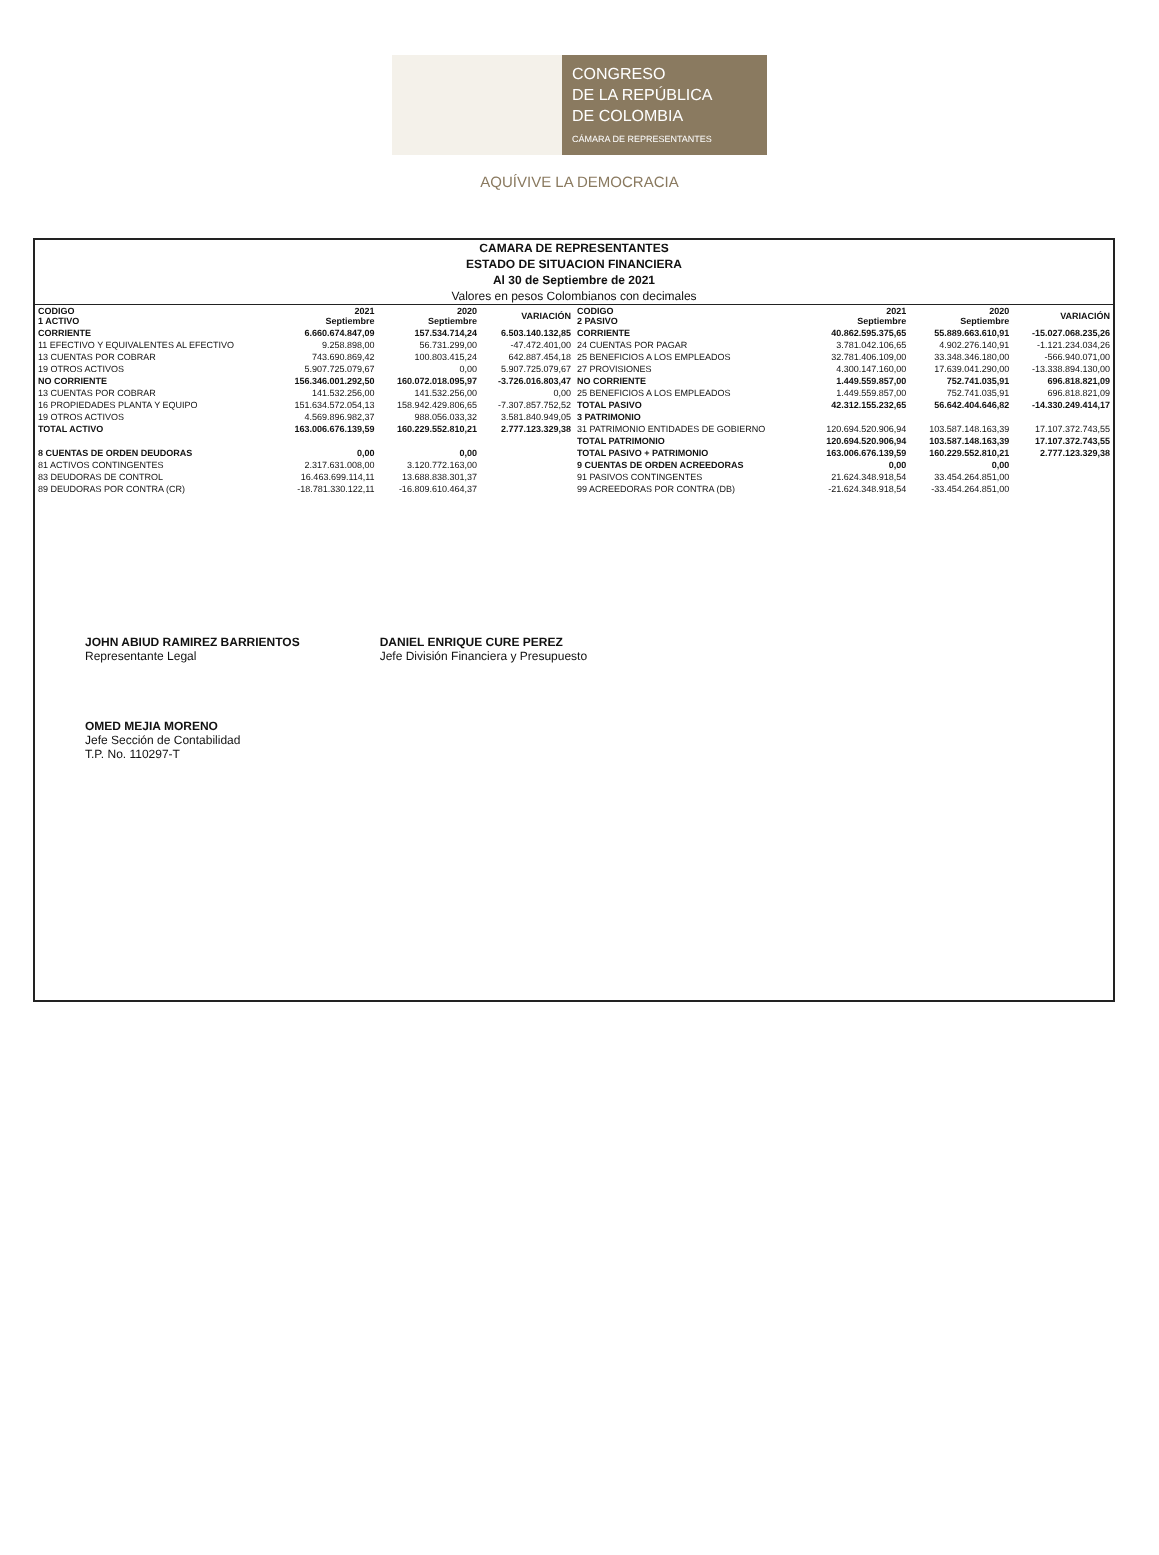CONGRESO
DE LA REPÚBLICA
DE COLOMBIA
CÁMARA DE REPRESENTANTES
AQUÍVIVE LA DEMOCRACIA
CAMARA DE REPRESENTANTES
ESTADO DE SITUACION FINANCIERA
Al 30 de Septiembre de 2021
Valores en pesos Colombianos con decimales
| CODIGO 1 ACTIVO | 2021 Septiembre | 2020 Septiembre | VARIACIÓN |
| --- | --- | --- | --- |
| CORRIENTE | 6.660.674.847,09 | 157.534.714,24 | 6.503.140.132,85 |
| 11 EFECTIVO Y EQUIVALENTES AL EFECTIVO | 9.258.898,00 | 56.731.299,00 | -47.472.401,00 |
| 13 CUENTAS POR COBRAR | 743.690.869,42 | 100.803.415,24 | 642.887.454,18 |
| 19 OTROS ACTIVOS | 5.907.725.079,67 | 0,00 | 5.907.725.079,67 |
| NO CORRIENTE | 156.346.001.292,50 | 160.072.018.095,97 | -3.726.016.803,47 |
| 13 CUENTAS POR COBRAR | 141.532.256,00 | 141.532.256,00 | 0,00 |
| 16 PROPIEDADES PLANTA Y EQUIPO | 151.634.572.054,13 | 158.942.429.806,65 | -7.307.857.752,52 |
| 19 OTROS ACTIVOS | 4.569.896.982,37 | 988.056.033,32 | 3.581.840.949,05 |
| TOTAL ACTIVO | 163.006.676.139,59 | 160.229.552.810,21 | 2.777.123.329,38 |
| 8 CUENTAS DE ORDEN DEUDORAS | 0,00 | 0,00 | |
| 81 ACTIVOS CONTINGENTES | 2.317.631.008,00 | 3.120.772.163,00 | |
| 83 DEUDORAS DE CONTROL | 16.463.699.114,11 | 13.688.838.301,37 | |
| 89 DEUDORAS POR CONTRA (CR) | -18.781.330.122,11 | -16.809.610.464,37 | |
| CODIGO 2 PASIVO | 2021 Septiembre | 2020 Septiembre | VARIACIÓN |
| --- | --- | --- | --- |
| CORRIENTE | 40.862.595.375,65 | 55.889.663.610,91 | -15.027.068.235,26 |
| 24 CUENTAS POR PAGAR | 3.781.042.106,65 | 4.902.276.140,91 | -1.121.234.034,26 |
| 25 BENEFICIOS A LOS EMPLEADOS | 32.781.406.109,00 | 33.348.346.180,00 | -566.940.071,00 |
| 27 PROVISIONES | 4.300.147.160,00 | 17.639.041.290,00 | -13.338.894.130,00 |
| NO CORRIENTE | 1.449.559.857,00 | 752.741.035,91 | 696.818.821,09 |
| 25 BENEFICIOS A LOS EMPLEADOS | 1.449.559.857,00 | 752.741.035,91 | 696.818.821,09 |
| TOTAL PASIVO | 42.312.155.232,65 | 56.642.404.646,82 | -14.330.249.414,17 |
| 3 PATRIMONIO | | | |
| 31 PATRIMONIO ENTIDADES DE GOBIERNO | 120.694.520.906,94 | 103.587.148.163,39 | 17.107.372.743,55 |
| TOTAL PATRIMONIO | 120.694.520.906,94 | 103.587.148.163,39 | 17.107.372.743,55 |
| TOTAL PASIVO + PATRIMONIO | 163.006.676.139,59 | 160.229.552.810,21 | 2.777.123.329,38 |
| 9 CUENTAS DE ORDEN ACREEDORAS | 0,00 | 0,00 | |
| 91 PASIVOS CONTINGENTES | 21.624.348.918,54 | 33.454.264.851,00 | |
| 99 ACREEDORAS POR CONTRA (DB) | -21.624.348.918,54 | -33.454.264.851,00 | |
JOHN ABIUD RAMIREZ BARRIENTOS
Representante Legal
OMED MEJIA MORENO
Jefe Sección de Contabilidad
T.P. No. 110297-T
DANIEL ENRIQUE CURE PEREZ
Jefe División Financiera y Presupuesto